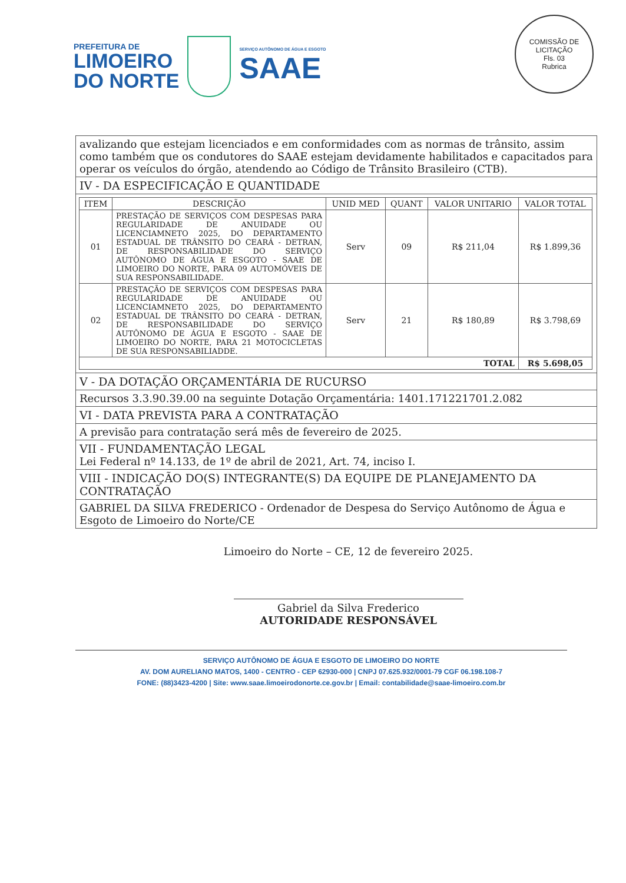PREFEITURA DE
LIMOEIRO
DO NORTE
SERVIÇO AUTÔNOMO DE ÁGUA E ESGOTO
SAAE
COMISSÃO DE LICITAÇÃO
Fls. 03
Rubrica
avalizando que estejam licenciados e em conformidades com as normas de trânsito, assim como também que os condutores do SAAE estejam devidamente habilitados e capacitados para operar os veículos do órgão, atendendo ao Código de Trânsito Brasileiro (CTB).
IV - DA ESPECIFICAÇÃO E QUANTIDADE
| ITEM | DESCRIÇÃO | UNID MED | QUANT | VALOR UNITARIO | VALOR TOTAL |
| --- | --- | --- | --- | --- | --- |
| 01 | PRESTAÇÃO DE SERVIÇOS COM DESPESAS PARA REGULARIDADE DE ANUIDADE OU LICENCIAMNETO 2025, DO DEPARTAMENTO ESTADUAL DE TRÂNSITO DO CEARÁ - DETRAN, DE RESPONSABILIDADE DO SERVIÇO AUTÔNOMO DE ÁGUA E ESGOTO - SAAE DE LIMOEIRO DO NORTE, PARA 09 AUTOMÓVEIS DE SUA RESPONSABILIDADE. | Serv | 09 | R$ 211,04 | R$ 1.899,36 |
| 02 | PRESTAÇÃO DE SERVIÇOS COM DESPESAS PARA REGULARIDADE DE ANUIDADE OU LICENCIAMNETO 2025, DO DEPARTAMENTO ESTADUAL DE TRÂNSITO DO CEARÁ - DETRAN, DE RESPONSABILIDADE DO SERVIÇO AUTÔNOMO DE ÁGUA E ESGOTO - SAAE DE LIMOEIRO DO NORTE, PARA 21 MOTOCICLETAS DE SUA RESPONSABILIADDE. | Serv | 21 | R$ 180,89 | R$ 3.798,69 |
| TOTAL | | | | | R$ 5.698,05 |
V - DA DOTAÇÃO ORÇAMENTÁRIA DE RUCURSO
Recursos 3.3.90.39.00 na seguinte Dotação Orçamentária: 1401.171221701.2.082
VI - DATA PREVISTA PARA A CONTRATAÇÃO
A previsão para contratação será mês de fevereiro de 2025.
VII - FUNDAMENTAÇÃO LEGAL
Lei Federal nº 14.133, de 1º de abril de 2021, Art. 74, inciso I.
VIII - INDICAÇÃO DO(S) INTEGRANTE(S) DA EQUIPE DE PLANEJAMENTO DA CONTRATAÇÃO
GABRIEL DA SILVA FREDERICO - Ordenador de Despesa do Serviço Autônomo de Água e Esgoto de Limoeiro do Norte/CE
Limoeiro do Norte – CE, 12 de fevereiro 2025.
Gabriel da Silva Frederico
AUTORIDADE RESPONSÁVEL
SERVIÇO AUTÔNOMO DE ÁGUA E ESGOTO DE LIMOEIRO DO NORTE
AV. DOM AURELIANO MATOS, 1400 - CENTRO - CEP 62930-000 | CNPJ 07.625.932/0001-79 CGF 06.198.108-7
FONE: (88)3423-4200 | Site: www.saae.limoeirodonorte.ce.gov.br | Email: contabilidade@saae-limoeiro.com.br